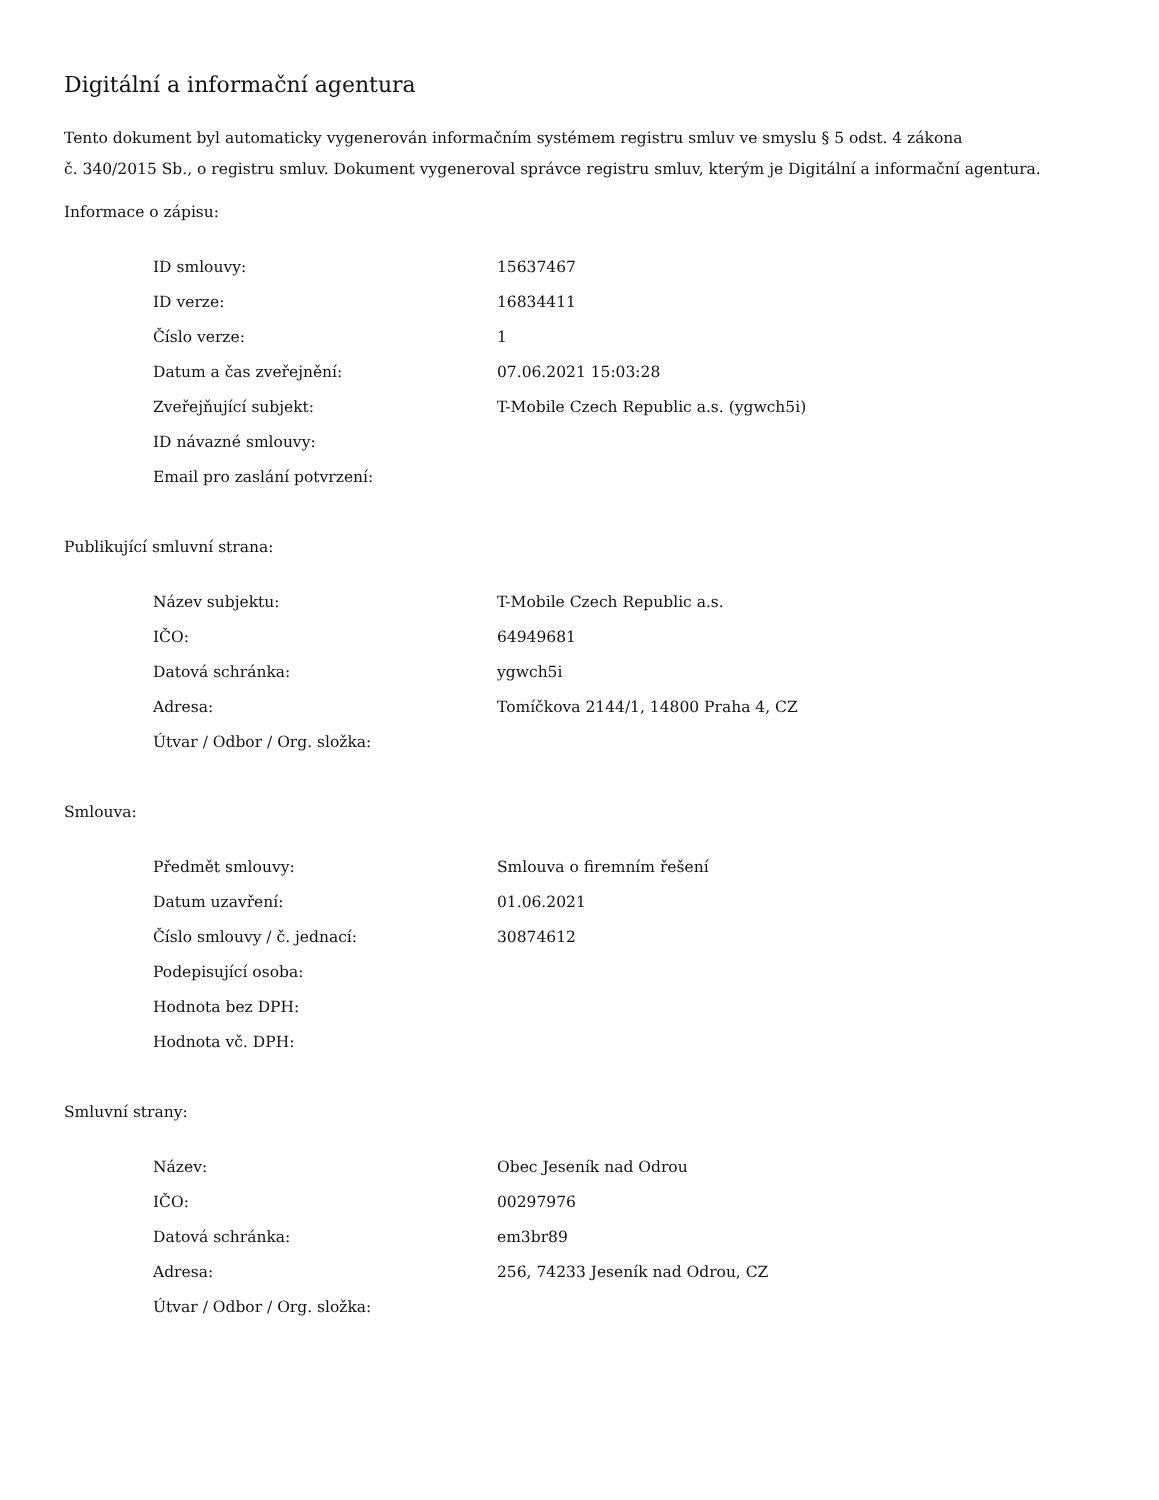Digitální a informační agentura
Tento dokument byl automaticky vygenerován informačním systémem registru smluv ve smyslu § 5 odst. 4 zákona
č. 340/2015 Sb., o registru smluv. Dokument vygeneroval správce registru smluv, kterým je Digitální a informační agentura.
Informace o zápisu:
| ID smlouvy: | 15637467 |
| ID verze: | 16834411 |
| Číslo verze: | 1 |
| Datum a čas zveřejnění: | 07.06.2021 15:03:28 |
| Zveřejňující subjekt: | T-Mobile Czech Republic a.s. (ygwch5i) |
| ID návazné smlouvy: | |
| Email pro zaslání potvrzení: | |
Publikující smluvní strana:
| Název subjektu: | T-Mobile Czech Republic a.s. |
| IČO: | 64949681 |
| Datová schránka: | ygwch5i |
| Adresa: | Tomíčkova 2144/1, 14800 Praha 4, CZ |
| Útvar / Odbor / Org. složka: | |
Smlouva:
| Předmět smlouvy: | Smlouva o firemním řešení |
| Datum uzavření: | 01.06.2021 |
| Číslo smlouvy / č. jednací: | 30874612 |
| Podepisující osoba: | |
| Hodnota bez DPH: | |
| Hodnota vč. DPH: | |
Smluvní strany:
| Název: | Obec Jeseník nad Odrou |
| IČO: | 00297976 |
| Datová schránka: | em3br89 |
| Adresa: | 256, 74233 Jeseník nad Odrou, CZ |
| Útvar / Odbor / Org. složka: | |